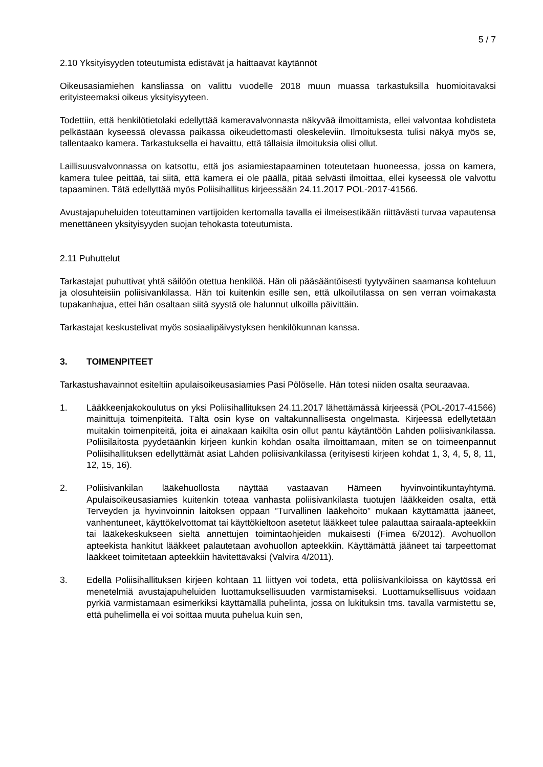5 / 7
2.10 Yksityisyyden toteutumista edistävät ja haittaavat käytännöt
Oikeusasiamiehen kansliassa on valittu vuodelle 2018 muun muassa tarkastuksilla huomioitavaksi erityisteemaksi oikeus yksityisyyteen.
Todettiin, että henkilötietolaki edellyttää kameravalvonnasta näkyvää ilmoittamista, ellei valvontaa kohdisteta pelkästään kyseessä olevassa paikassa oikeudettomasti oleskeleviin. Ilmoituksesta tulisi näkyä myös se, tallentaako kamera. Tarkastuksella ei havaittu, että tällaisia ilmoituksia olisi ollut.
Laillisuusvalvonnassa on katsottu, että jos asiamiestapaaminen toteutetaan huoneessa, jossa on kamera, kamera tulee peittää, tai siitä, että kamera ei ole päällä, pitää selvästi ilmoittaa, ellei kyseessä ole valvottu tapaaminen. Tätä edellyttää myös Poliisihallitus kirjeessään 24.11.2017 POL-2017-41566.
Avustajapuheluiden toteuttaminen vartijoiden kertomalla tavalla ei ilmeisestikään riittävästi turvaa vapautensa menettäneen yksityisyyden suojan tehokasta toteutumista.
2.11 Puhuttelut
Tarkastajat puhuttivat yhtä säilöön otettua henkilöä. Hän oli pääsääntöisesti tyytyväinen saamansa kohteluun ja olosuhteisiin poliisivankilassa. Hän toi kuitenkin esille sen, että ulkoilutilassa on sen verran voimakasta tupakanhajua, ettei hän osaltaan siitä syystä ole halunnut ulkoilla päivittäin.
Tarkastajat keskustelivat myös sosiaalipäivystyksen henkilökunnan kanssa.
3. TOIMENPITEET
Tarkastushavainnot esiteltiin apulaisoikeusasiamies Pasi Pölöselle. Hän totesi niiden osalta seuraavaa.
1. Lääkkeenjakokoulutus on yksi Poliisihallituksen 24.11.2017 lähettämässä kirjeessä (POL-2017-41566) mainittuja toimenpiteitä. Tältä osin kyse on valtakunnallisesta ongelmasta. Kirjeessä edellytetään muitakin toimenpiteitä, joita ei ainakaan kaikilta osin ollut pantu käytäntöön Lahden poliisivankilassa. Poliisilaitosta pyydetäänkin kirjeen kunkin kohdan osalta ilmoittamaan, miten se on toimeenpannut Poliisihallituksen edellyttämät asiat Lahden poliisivankilassa (erityisesti kirjeen kohdat 1, 3, 4, 5, 8, 11, 12, 15, 16).
2. Poliisivankilan lääkehuollosta näyttää vastaavan Hämeen hyvinvointikuntayhtymä. Apulaisoikeusasiamies kuitenkin toteaa vanhasta poliisivankilasta tuotujen lääkkeiden osalta, että Terveyden ja hyvinvoinnin laitoksen oppaan ”Turvallinen lääkehoito” mukaan käyttämättä jääneet, vanhentuneet, käyttökelvottomat tai käyttökieltoon asetetut lääkkeet tulee palauttaa sairaala-apteekkiin tai lääkekeskukseen sieltä annettujen toimintaohjeiden mukaisesti (Fimea 6/2012). Avohuollon apteekista hankitut lääkkeet palautetaan avohuollon apteekkiin. Käyttämättä jääneet tai tarpeettomat lääkkeet toimitetaan apteekkiin hävitettäväksi (Valvira 4/2011).
3. Edellä Poliisihallituksen kirjeen kohtaan 11 liittyen voi todeta, että poliisivankiloissa on käytössä eri menetelmiä avustajapuheluiden luottamuksellisuuden varmistamiseksi. Luottamuksellisuus voidaan pyrkiä varmistamaan esimerkiksi käyttämällä puhelinta, jossa on lukituksin tms. tavalla varmistettu se, että puhelimella ei voi soittaa muuta puhelua kuin sen,